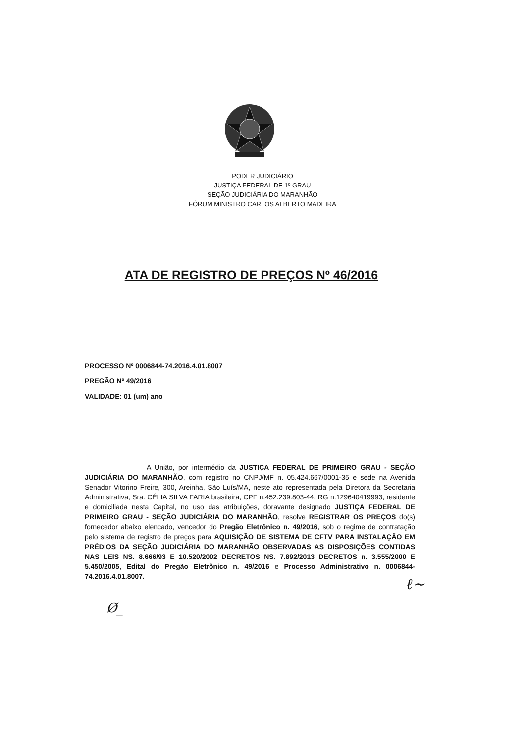PODER JUDICIÁRIO
JUSTIÇA FEDERAL DE 1º GRAU
SEÇÃO JUDICIÁRIA DO MARANHÃO
FÓRUM MINISTRO CARLOS ALBERTO MADEIRA
ATA DE REGISTRO DE PREÇOS Nº 46/2016
PROCESSO Nº 0006844-74.2016.4.01.8007
PREGÃO Nº 49/2016
VALIDADE: 01 (um) ano
A União, por intermédio da JUSTIÇA FEDERAL DE PRIMEIRO GRAU - SEÇÃO JUDICIÁRIA DO MARANHÃO, com registro no CNPJ/MF n. 05.424.667/0001-35 e sede na Avenida Senador Vitorino Freire, 300, Areinha, São Luís/MA, neste ato representada pela Diretora da Secretaria Administrativa, Sra. CÉLIA SILVA FARIA brasileira, CPF n.452.239.803-44, RG n.129640419993, residente e domiciliada nesta Capital, no uso das atribuições, doravante designado JUSTIÇA FEDERAL DE PRIMEIRO GRAU - SEÇÃO JUDICIÁRIA DO MARANHÃO, resolve REGISTRAR OS PREÇOS do(s) fornecedor abaixo elencado, vencedor do Pregão Eletrônico n. 49/2016, sob o regime de contratação pelo sistema de registro de preços para AQUISIÇÃO DE SISTEMA DE CFTV PARA INSTALAÇÃO EM PRÉDIOS DA SEÇÃO JUDICIÁRIA DO MARANHÃO OBSERVADAS AS DISPOSIÇÕES CONTIDAS NAS LEIS NS. 8.666/93 E 10.520/2002 DECRETOS NS. 7.892/2013 DECRETOS n. 3.555/2000 E 5.450/2005, Edital do Pregão Eletrônico n. 49/2016 e Processo Administrativo n. 0006844-74.2016.4.01.8007.
ℓ~
Ø_